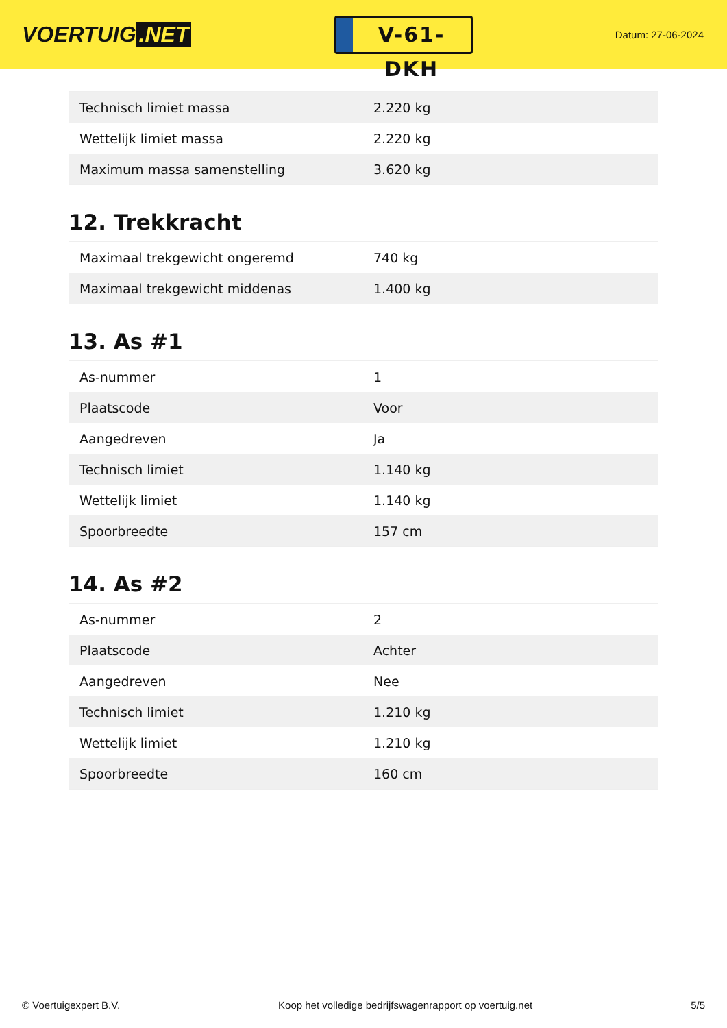VOERTUIG.NET
V-61-DKH
Datum: 27-06-2024
| Technisch limiet massa | 2.220 kg |
| Wettelijk limiet massa | 2.220 kg |
| Maximum massa samenstelling | 3.620 kg |
12. Trekkracht
| Maximaal trekgewicht ongeremd | 740 kg |
| Maximaal trekgewicht middenas | 1.400 kg |
13. As #1
| As-nummer | 1 |
| Plaatscode | Voor |
| Aangedreven | Ja |
| Technisch limiet | 1.140 kg |
| Wettelijk limiet | 1.140 kg |
| Spoorbreedte | 157 cm |
14. As #2
| As-nummer | 2 |
| Plaatscode | Achter |
| Aangedreven | Nee |
| Technisch limiet | 1.210 kg |
| Wettelijk limiet | 1.210 kg |
| Spoorbreedte | 160 cm |
© Voertuigexpert B.V. Koop het volledige bedrijfswagenrapport op voertuig.net 5/5